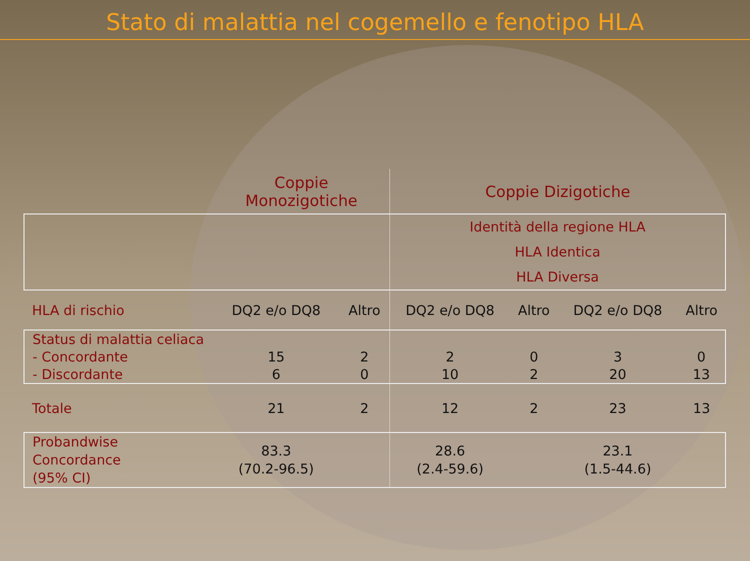Stato di malattia nel cogemello e fenotipo HLA
| | Coppie Monozigotiche | | Coppie Dizigotiche | | | |
| | | | Identità della regione HLA HLA Identica HLA Diversa | | | |
| HLA di rischio | DQ2 e/o DQ8 | Altro | DQ2 e/o DQ8 | Altro | DQ2 e/o DQ8 | Altro |
| Status di malattia celiaca - Concordante - Discordante | 15 6 | 2 0 | 2 10 | 0 2 | 3 20 | 0 13 |
| Totale | 21 | 2 | 12 | 2 | 23 | 13 |
| Probandwise Concordance (95% CI) | 83.3 (70.2-96.5) | | 28.6 (2.4-59.6) | | 23.1 (1.5-44.6) | |